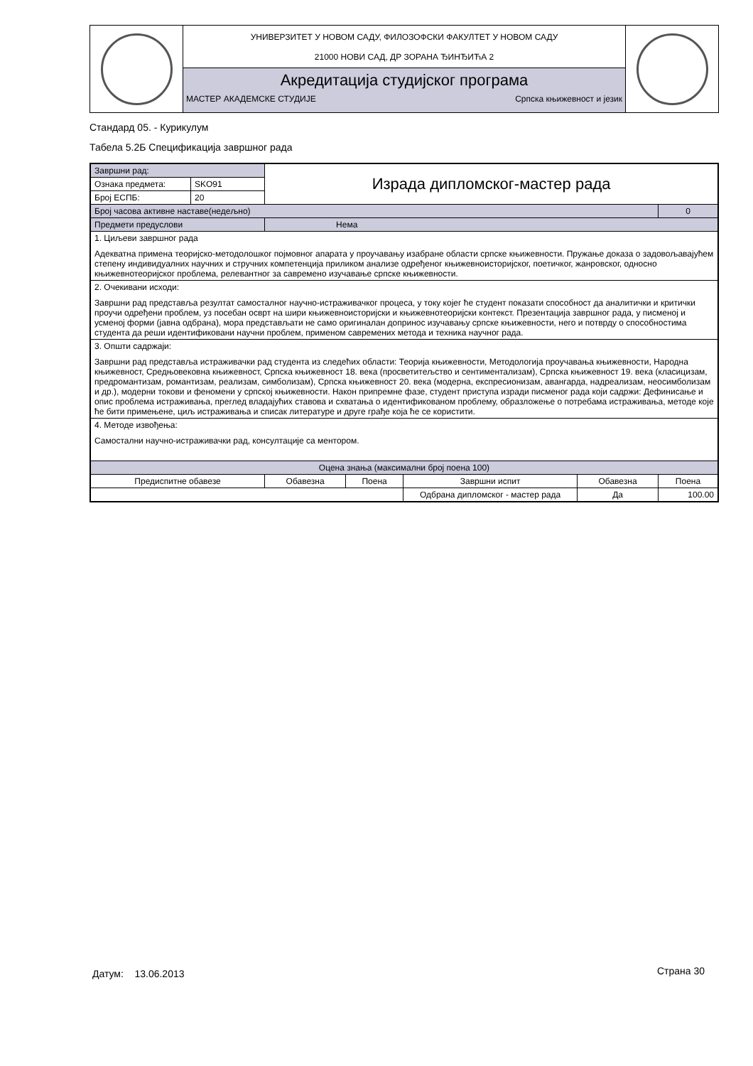| | УНИВЕРЗИТЕТ У НОВОМ САДУ, ФИЛОЗОФСКИ ФАКУЛТЕТ У НОВОМ САДУ 21000 НОВИ САД, ДР ЗОРАНА ЂИНЂИЋА 2 | |
| | Акредитација студијског програма МАСТЕР АКАДЕМСКЕ СТУДИЈЕ Српска књижевност и језик | |
Стандард 05. - Курикулум
Табела 5.2Б Спецификација завршног рада
| Завршни рад: | | Израда дипломског-мастер рада | | | | |
| Ознака предмета: | SKO91 | | | | | |
| Број ЕСПБ: | 20 | | | | | |
| Број часова активне наставе(недељно) | | | | | | 0 |
| Предмети предуслови | | Нема | | | | |
| 1. Циљеви завршног рада Адекватна примена теоријско-методолошког појмовног апарата у проучавању изабране области српске књижевности. Пружање доказа о задовољавајућем степену индивидуалних научних и стручних компетенција приликом анализе одређеног књижевноисторијског, поетичког, жанровског, односно књижевнотеоријског проблема, релевантног за савремено изучавање српске књижевности. | | | | | | |
| 2. Очекивани исходи: Завршни рад представља резултат самосталног научно-истраживачког процеса, у току којег ће студент показати способност да аналитички и критички проучи одређени проблем, уз посебан осврт на шири књижевноисторијски и књижевнотеоријски контекст. Презентација завршног рада, у писменој и усменој форми (јавна одбрана), мора представљати не само оригиналан допринос изучавању српске књижевности, него и потврду о способностима студента да реши идентификовани научни проблем, применом савремених метода и техника научног рада. | | | | | | |
| 3. Општи садржаји: Завршни рад представља истраживачки рад студента из следећих области: Теорија књижевности, Методологија проучавања књижевности, Народна књижевност, Средњовековна књижевност, Српска књижевност 18. века (просветитељство и сентиментализам), Српска књижевност 19. века (класицизам, предромантизам, романтизам, реализам, симболизам), Српска књижевност 20. века (модерна, експресионизам, авангарда, надреализам, неосимболизам и др.), модерни токови и феномени у српској књижевности. Након припремне фазе, студент приступа изради писменог рада који садржи: Дефинисање и опис проблема истраживања, преглед владајућих ставова и схватања о идентификованом проблему, образложење о потребама истраживања, методе које ће бити примењене, циљ истраживања и списак литературе и друге грађе која ће се користити. | | | | | | |
| 4. Методе извођења: Самостални научно-истраживачки рад, консултације са ментором. | | | | | | |
| Оцена знања (максимални број поена 100) | | | | | | |
| Предиспитне обавезе | | Обавезна | Поена | Завршни испит | Обавезна | Поена |
| | | | | Одбрана дипломског - мастер рада | Да | 100.00 |
Датум: 13.06.2013 Страна 30